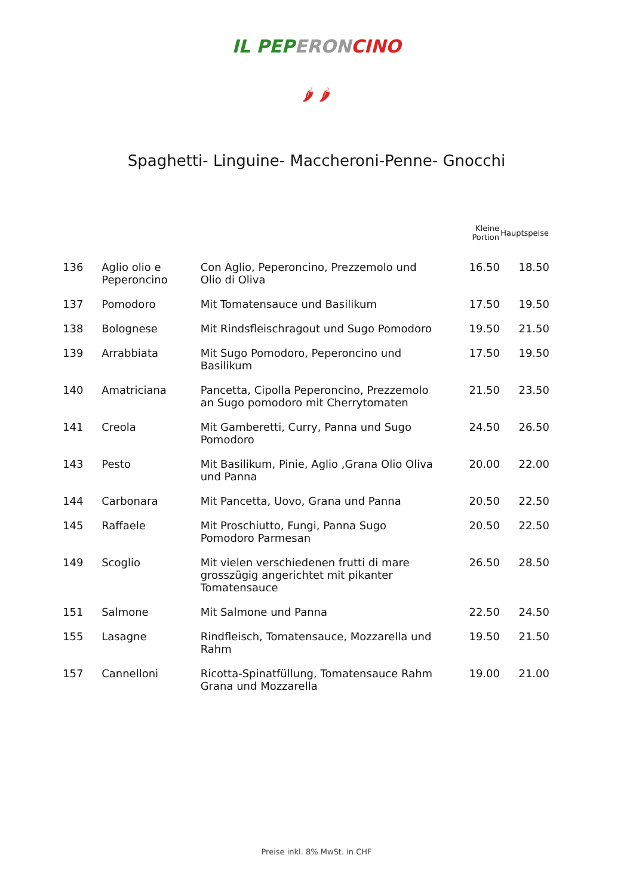IL PEP ERON CINO
🌶 🌶
Spaghetti- Linguine- Maccheroni-Penne- Gnocchi
| | | | Kleine Portion | Hauptspeise |
| --- | --- | --- | --- | --- |
| 136 | Aglio olio e Peperoncino | Con Aglio, Peperoncino, Prezzemolo und Olio di Oliva | 16.50 | 18.50 |
| 137 | Pomodoro | Mit Tomatensauce und Basilikum | 17.50 | 19.50 |
| 138 | Bolognese | Mit Rindsfleischragout und Sugo Pomodoro | 19.50 | 21.50 |
| 139 | Arrabbiata | Mit Sugo Pomodoro, Peperoncino und Basilikum | 17.50 | 19.50 |
| 140 | Amatriciana | Pancetta, Cipolla Peperoncino, Prezzemolo an Sugo pomodoro mit Cherrytomaten | 21.50 | 23.50 |
| 141 | Creola | Mit Gamberetti, Curry, Panna und Sugo Pomodoro | 24.50 | 26.50 |
| 143 | Pesto | Mit Basilikum, Pinie, Aglio ,Grana Olio Oliva und Panna | 20.00 | 22.00 |
| 144 | Carbonara | Mit Pancetta, Uovo, Grana und Panna | 20.50 | 22.50 |
| 145 | Raffaele | Mit Proschiutto, Fungi, Panna Sugo Pomodoro Parmesan | 20.50 | 22.50 |
| 149 | Scoglio | Mit vielen verschiedenen frutti di mare grosszügig angerichtet mit pikanter Tomatensauce | 26.50 | 28.50 |
| 151 | Salmone | Mit Salmone und Panna | 22.50 | 24.50 |
| 155 | Lasagne | Rindfleisch, Tomatensauce, Mozzarella und Rahm | 19.50 | 21.50 |
| 157 | Cannelloni | Ricotta-Spinatfüllung, Tomatensauce Rahm Grana und Mozzarella | 19.00 | 21.00 |
Preise inkl. 8% MwSt. in CHF